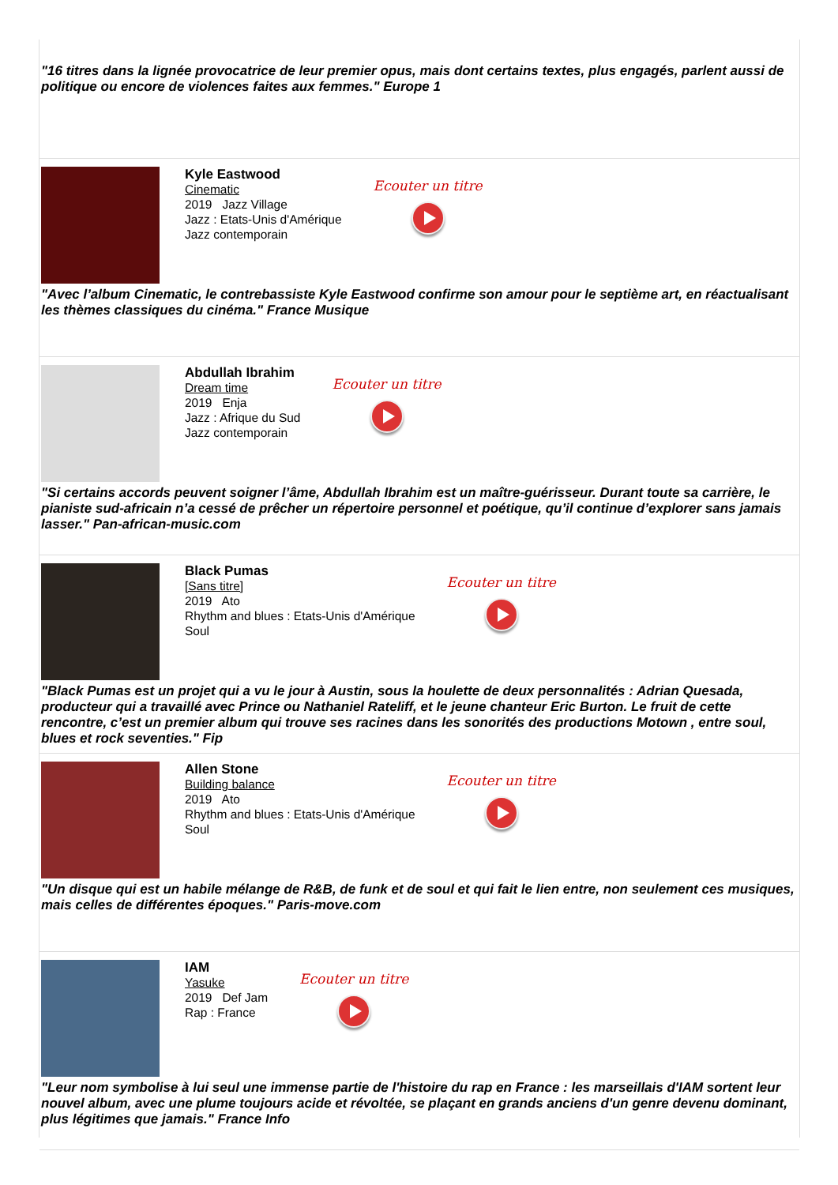"16 titres dans la lignée provocatrice de leur premier opus, mais dont certains textes, plus engagés, parlent aussi de politique ou encore de violences faites aux femmes." Europe 1
Kyle Eastwood
Cinematic
2019 Jazz Village
Jazz : Etats-Unis d'Amérique
Jazz contemporain
Ecouter un titre
"Avec l’album Cinematic, le contrebassiste Kyle Eastwood confirme son amour pour le septième art, en réactualisant les thèmes classiques du cinéma." France Musique
Abdullah Ibrahim
Dream time
2019 Enja
Jazz : Afrique du Sud
Jazz contemporain
Ecouter un titre
"Si certains accords peuvent soigner l’âme, Abdullah Ibrahim est un maître-guérisseur. Durant toute sa carrière, le pianiste sud-africain n’a cessé de prêcher un répertoire personnel et poétique, qu’il continue d’explorer sans jamais lasser." Pan-african-music.com
Black Pumas
[Sans titre]
2019 Ato
Rhythm and blues : Etats-Unis d'Amérique
Soul
Ecouter un titre
"Black Pumas est un projet qui a vu le jour à Austin, sous la houlette de deux personnalités : Adrian Quesada, producteur qui a travaillé avec Prince ou Nathaniel Rateliff, et le jeune chanteur Eric Burton. Le fruit de cette rencontre, c’est un premier album qui trouve ses racines dans les sonorités des productions Motown , entre soul, blues et rock seventies." Fip
Allen Stone
Building balance
2019 Ato
Rhythm and blues : Etats-Unis d'Amérique
Soul
Ecouter un titre
"Un disque qui est un habile mélange de R&B, de funk et de soul et qui fait le lien entre, non seulement ces musiques, mais celles de différentes époques." Paris-move.com
IAM
Yasuke
2019 Def Jam
Rap : France
Ecouter un titre
"Leur nom symbolise à lui seul une immense partie de l'histoire du rap en France : les marseillais d'IAM sortent leur nouvel album, avec une plume toujours acide et révoltée, se plaçant en grands anciens d'un genre devenu dominant, plus légitimes que jamais." France Info